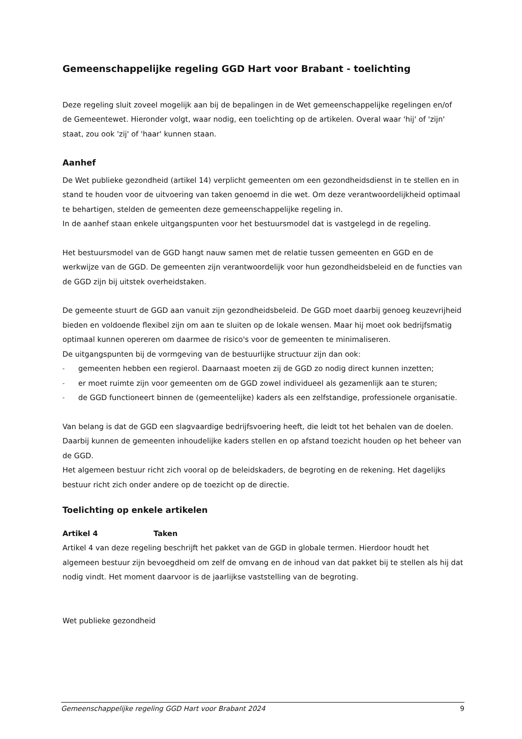Gemeenschappelijke regeling GGD Hart voor Brabant - toelichting
Deze regeling sluit zoveel mogelijk aan bij de bepalingen in de Wet gemeenschappelijke regelingen en/of de Gemeentewet. Hieronder volgt, waar nodig, een toelichting op de artikelen. Overal waar 'hij' of 'zijn' staat, zou ook 'zij' of 'haar' kunnen staan.
Aanhef
De Wet publieke gezondheid (artikel 14) verplicht gemeenten om een gezondheidsdienst in te stellen en in stand te houden voor de uitvoering van taken genoemd in die wet. Om deze verantwoordelijkheid optimaal te behartigen, stelden de gemeenten deze gemeenschappelijke regeling in.
In de aanhef staan enkele uitgangspunten voor het bestuursmodel dat is vastgelegd in de regeling.
Het bestuursmodel van de GGD hangt nauw samen met de relatie tussen gemeenten en GGD en de werkwijze van de GGD. De gemeenten zijn verantwoordelijk voor hun gezondheidsbeleid en de functies van de GGD zijn bij uitstek overheidstaken.
De gemeente stuurt de GGD aan vanuit zijn gezondheidsbeleid. De GGD moet daarbij genoeg keuzevrijheid bieden en voldoende flexibel zijn om aan te sluiten op de lokale wensen. Maar hij moet ook bedrijfsmatig optimaal kunnen opereren om daarmee de risico's voor de gemeenten te minimaliseren.
De uitgangspunten bij de vormgeving van de bestuurlijke structuur zijn dan ook:
- gemeenten hebben een regierol. Daarnaast moeten zij de GGD zo nodig direct kunnen inzetten;
- er moet ruimte zijn voor gemeenten om de GGD zowel individueel als gezamenlijk aan te sturen;
- de GGD functioneert binnen de (gemeentelijke) kaders als een zelfstandige, professionele organisatie.
Van belang is dat de GGD een slagvaardige bedrijfsvoering heeft, die leidt tot het behalen van de doelen. Daarbij kunnen de gemeenten inhoudelijke kaders stellen en op afstand toezicht houden op het beheer van de GGD.
Het algemeen bestuur richt zich vooral op de beleidskaders, de begroting en de rekening. Het dagelijks bestuur richt zich onder andere op de toezicht op de directie.
Toelichting op enkele artikelen
Artikel 4 Taken
Artikel 4 van deze regeling beschrijft het pakket van de GGD in globale termen. Hierdoor houdt het algemeen bestuur zijn bevoegdheid om zelf de omvang en de inhoud van dat pakket bij te stellen als hij dat nodig vindt. Het moment daarvoor is de jaarlijkse vaststelling van de begroting.
Wet publieke gezondheid
Gemeenschappelijke regeling GGD Hart voor Brabant 2024 9